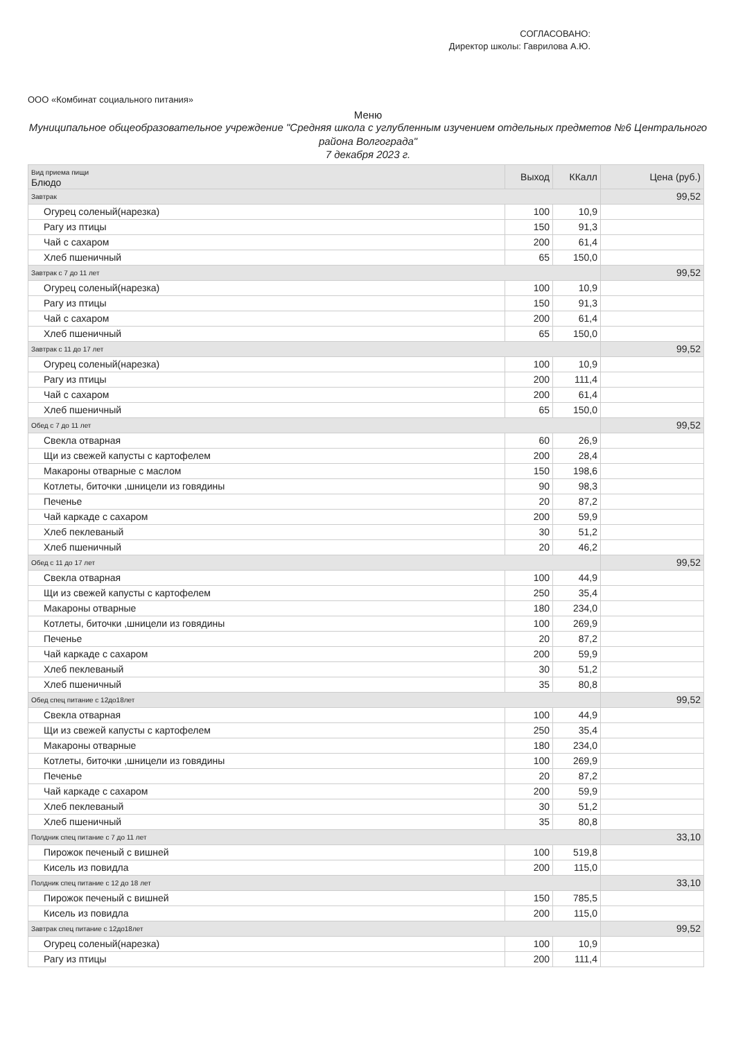СОГЛАСОВАНО:
Директор школы: Гаврилова А.Ю.
ООО «Комбинат социального питания»
Меню
Муниципальное общеобразовательное учреждение "Средняя школа с углубленным изучением отдельных предметов №6 Центрального района Волгограда"
7 декабря 2023 г.
| Вид приема пищи Блюдо | Выход | ККалл | Цена (руб.) |
| --- | --- | --- | --- |
| Завтрак | | | 99,52 |
| Огурец соленый(нарезка) | 100 | 10,9 | |
| Рагу из птицы | 150 | 91,3 | |
| Чай с сахаром | 200 | 61,4 | |
| Хлеб пшеничный | 65 | 150,0 | |
| Завтрак с 7 до 11 лет | | | 99,52 |
| Огурец соленый(нарезка) | 100 | 10,9 | |
| Рагу из птицы | 150 | 91,3 | |
| Чай с сахаром | 200 | 61,4 | |
| Хлеб пшеничный | 65 | 150,0 | |
| Завтрак с 11 до 17 лет | | | 99,52 |
| Огурец соленый(нарезка) | 100 | 10,9 | |
| Рагу из птицы | 200 | 111,4 | |
| Чай с сахаром | 200 | 61,4 | |
| Хлеб пшеничный | 65 | 150,0 | |
| Обед с 7 до 11 лет | | | 99,52 |
| Свекла отварная | 60 | 26,9 | |
| Щи из свежей капусты с картофелем | 200 | 28,4 | |
| Макароны отварные с маслом | 150 | 198,6 | |
| Котлеты, биточки ,шницели из говядины | 90 | 98,3 | |
| Печенье | 20 | 87,2 | |
| Чай каркаде с сахаром | 200 | 59,9 | |
| Хлеб пеклеваный | 30 | 51,2 | |
| Хлеб пшеничный | 20 | 46,2 | |
| Обед с 11 до 17 лет | | | 99,52 |
| Свекла отварная | 100 | 44,9 | |
| Щи из свежей капусты с картофелем | 250 | 35,4 | |
| Макароны отварные | 180 | 234,0 | |
| Котлеты, биточки ,шницели из говядины | 100 | 269,9 | |
| Печенье | 20 | 87,2 | |
| Чай каркаде с сахаром | 200 | 59,9 | |
| Хлеб пеклеваный | 30 | 51,2 | |
| Хлеб пшеничный | 35 | 80,8 | |
| Обед спец питание с 12до18лет | | | 99,52 |
| Свекла отварная | 100 | 44,9 | |
| Щи из свежей капусты с картофелем | 250 | 35,4 | |
| Макароны отварные | 180 | 234,0 | |
| Котлеты, биточки ,шницели из говядины | 100 | 269,9 | |
| Печенье | 20 | 87,2 | |
| Чай каркаде с сахаром | 200 | 59,9 | |
| Хлеб пеклеваный | 30 | 51,2 | |
| Хлеб пшеничный | 35 | 80,8 | |
| Полдник спец питание с 7 до 11 лет | | | 33,10 |
| Пирожок печеный с вишней | 100 | 519,8 | |
| Кисель из повидла | 200 | 115,0 | |
| Полдник спец питание с 12 до 18 лет | | | 33,10 |
| Пирожок печеный с вишней | 150 | 785,5 | |
| Кисель из повидла | 200 | 115,0 | |
| Завтрак спец питание с 12до18лет | | | 99,52 |
| Огурец соленый(нарезка) | 100 | 10,9 | |
| Рагу из птицы | 200 | 111,4 | |